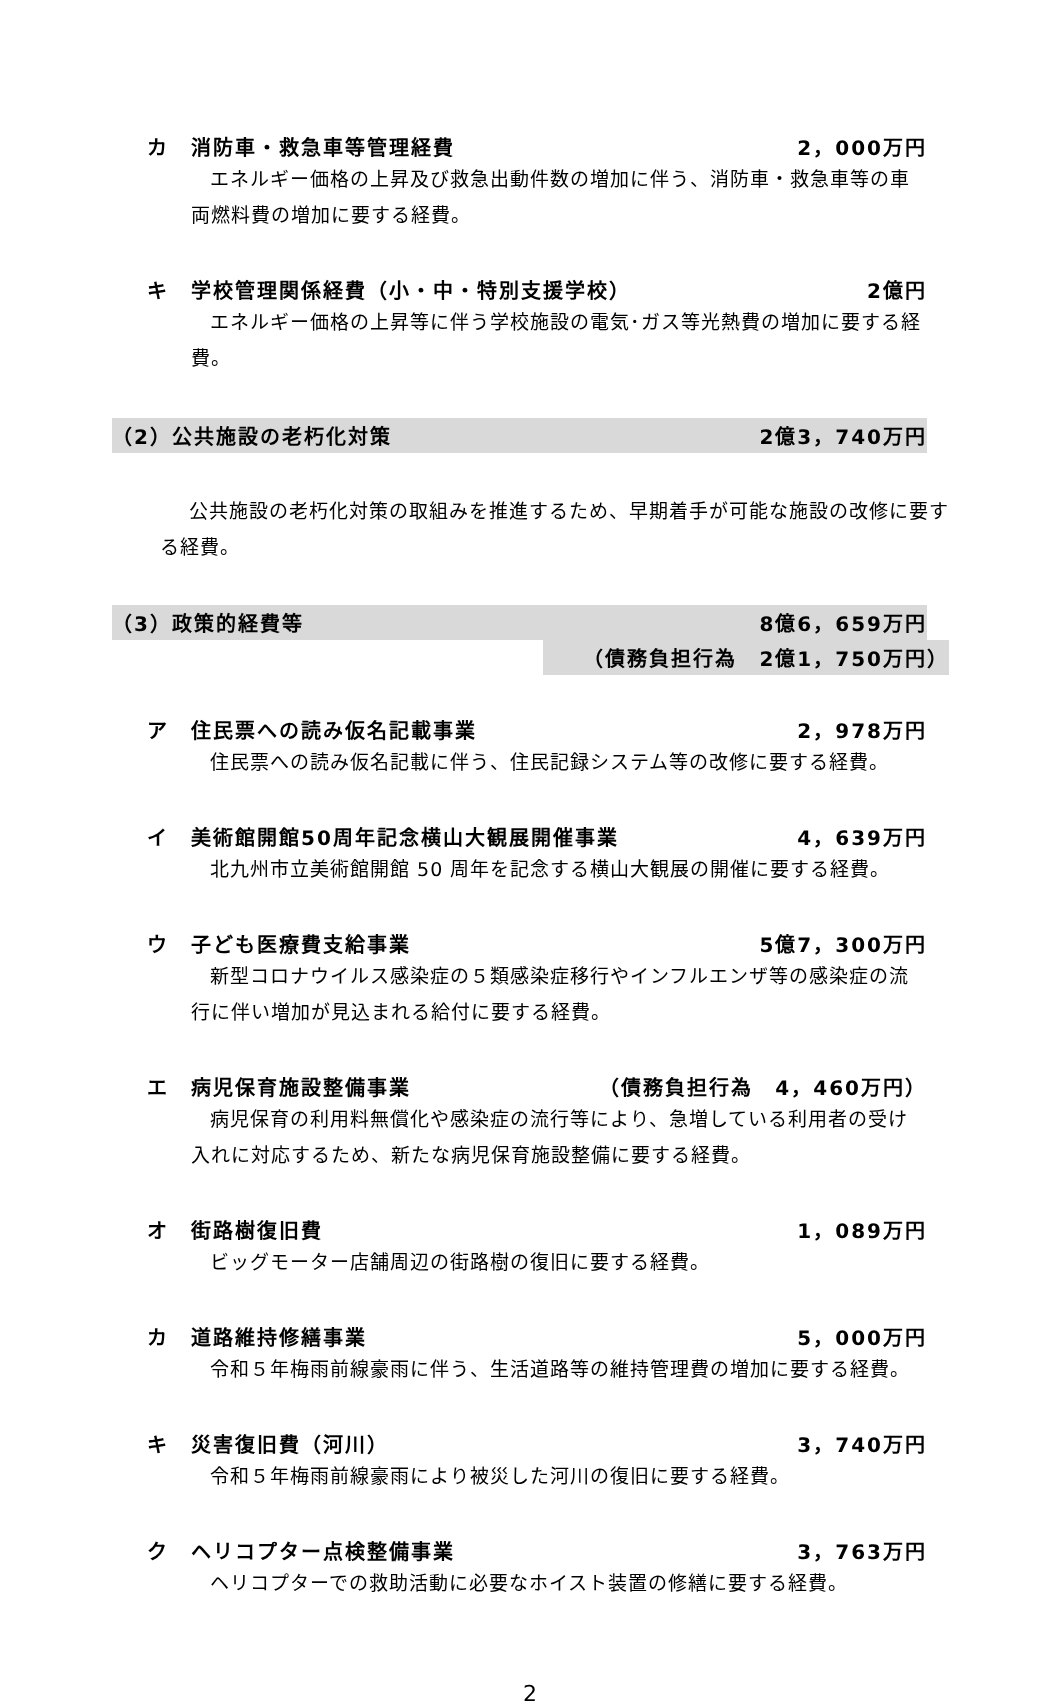カ 消防車・救急車等管理経費 2，000万円
エネルギー価格の上昇及び救急出動件数の増加に伴う、消防車・救急車等の車両燃料費の増加に要する経費。
キ 学校管理関係経費（小・中・特別支援学校）
2億円
エネルギー価格の上昇等に伴う学校施設の電気･ガス等光熱費の増加に要する経費。
（2）公共施設の老朽化対策 2億3，740万円
公共施設の老朽化対策の取組みを推進するため、早期着手が可能な施設の改修に要する経費。
（3）政策的経費等 8億6，659万円
（債務負担行為　2億1，750万円）
ア 住民票への読み仮名記載事業 2，978万円
住民票への読み仮名記載に伴う、住民記録システム等の改修に要する経費。
イ 美術館開館50周年記念横山大観展開催事業
4，639万円
北九州市立美術館開館 50 周年を記念する横山大観展の開催に要する経費。
ウ 子ども医療費支給事業 5億7，300万円
新型コロナウイルス感染症の５類感染症移行やインフルエンザ等の感染症の流行に伴い増加が見込まれる給付に要する経費。
エ 病児保育施設整備事業 （債務負担行為　4，460万円）
病児保育の利用料無償化や感染症の流行等により、急増している利用者の受け入れに対応するため、新たな病児保育施設整備に要する経費。
オ 街路樹復旧費 1，089万円
ビッグモーター店舗周辺の街路樹の復旧に要する経費。
カ 道路維持修繕事業 5，000万円
令和５年梅雨前線豪雨に伴う、生活道路等の維持管理費の増加に要する経費。
キ 災害復旧費（河川） 3，740万円
令和５年梅雨前線豪雨により被災した河川の復旧に要する経費。
ク ヘリコプター点検整備事業 3，763万円
ヘリコプターでの救助活動に必要なホイスト装置の修繕に要する経費。
2